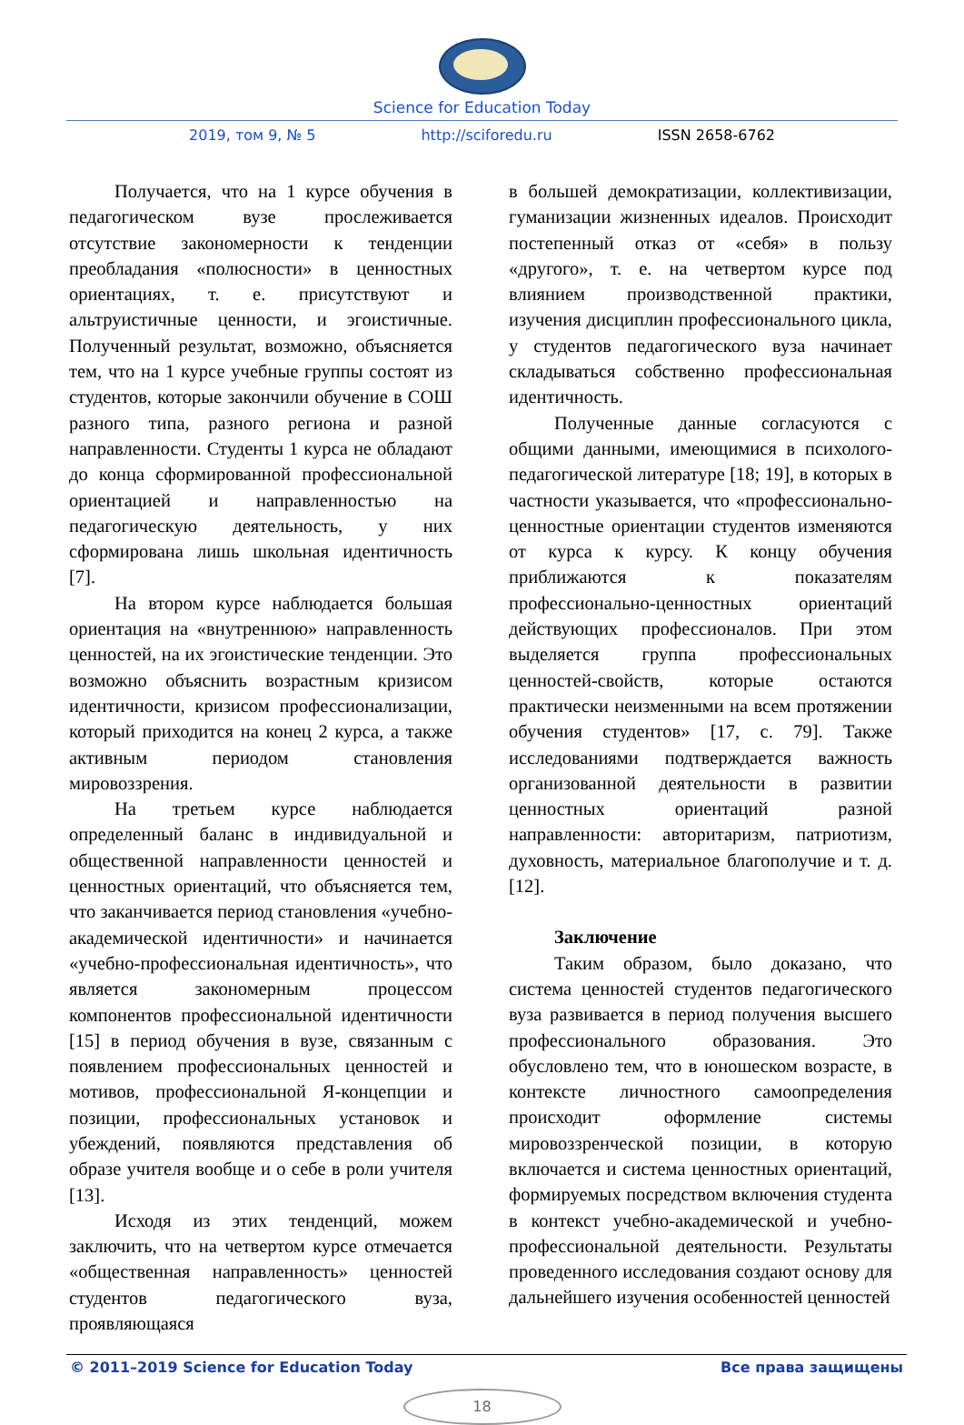Science for Education Today
2019, том 9, № 5 http://sciforedu.ru ISSN 2658-6762
Получается, что на 1 курсе обучения в педагогическом вузе прослеживается отсутствие закономерности к тенденции преобладания «полюсности» в ценностных ориентациях, т. е. присутствуют и альтруистичные ценности, и эгоистичные. Полученный результат, возможно, объясняется тем, что на 1 курсе учебные группы состоят из студентов, которые закончили обучение в СОШ разного типа, разного региона и разной направленности. Студенты 1 курса не обладают до конца сформированной профессиональной ориентацией и направленностью на педагогическую деятельность, у них сформирована лишь школьная идентичность [7].
На втором курсе наблюдается большая ориентация на «внутреннюю» направленность ценностей, на их эгоистические тенденции. Это возможно объяснить возрастным кризисом идентичности, кризисом профессионализации, который приходится на конец 2 курса, а также активным периодом становления мировоззрения.
На третьем курсе наблюдается определенный баланс в индивидуальной и общественной направленности ценностей и ценностных ориентаций, что объясняется тем, что заканчивается период становления «учебно-академической идентичности» и начинается «учебно-профессиональная идентичность», что является закономерным процессом компонентов профессиональной идентичности [15] в период обучения в вузе, связанным с появлением профессиональных ценностей и мотивов, профессиональной Я-концепции и позиции, профессиональных установок и убеждений, появляются представления об образе учителя вообще и о себе в роли учителя [13].
Исходя из этих тенденций, можем заключить, что на четвертом курсе отмечается «общественная направленность» ценностей студентов педагогического вуза, проявляющаяся
в большей демократизации, коллективизации, гуманизации жизненных идеалов. Происходит постепенный отказ от «себя» в пользу «другого», т. е. на четвертом курсе под влиянием производственной практики, изучения дисциплин профессионального цикла, у студентов педагогического вуза начинает складываться собственно профессиональная идентичность.
Полученные данные согласуются с общими данными, имеющимися в психолого-педагогической литературе [18; 19], в которых в частности указывается, что «профессионально-ценностные ориентации студентов изменяются от курса к курсу. К концу обучения приближаются к показателям профессионально-ценностных ориентаций действующих профессионалов. При этом выделяется группа профессиональных ценностей-свойств, которые остаются практически неизменными на всем протяжении обучения студентов» [17, с. 79]. Также исследованиями подтверждается важность организованной деятельности в развитии ценностных ориентаций разной направленности: авторитаризм, патриотизм, духовность, материальное благополучие и т. д. [12].
Заключение
Таким образом, было доказано, что система ценностей студентов педагогического вуза развивается в период получения высшего профессионального образования. Это обусловлено тем, что в юношеском возрасте, в контексте личностного самоопределения происходит оформление системы мировоззренческой позиции, в которую включается и система ценностных ориентаций, формируемых посредством включения студента в контекст учебно-академической и учебно-профессиональной деятельности. Результаты проведенного исследования создают основу для дальнейшего изучения особенностей ценностей
© 2011–2019 Science for Education Today Все права защищены
18